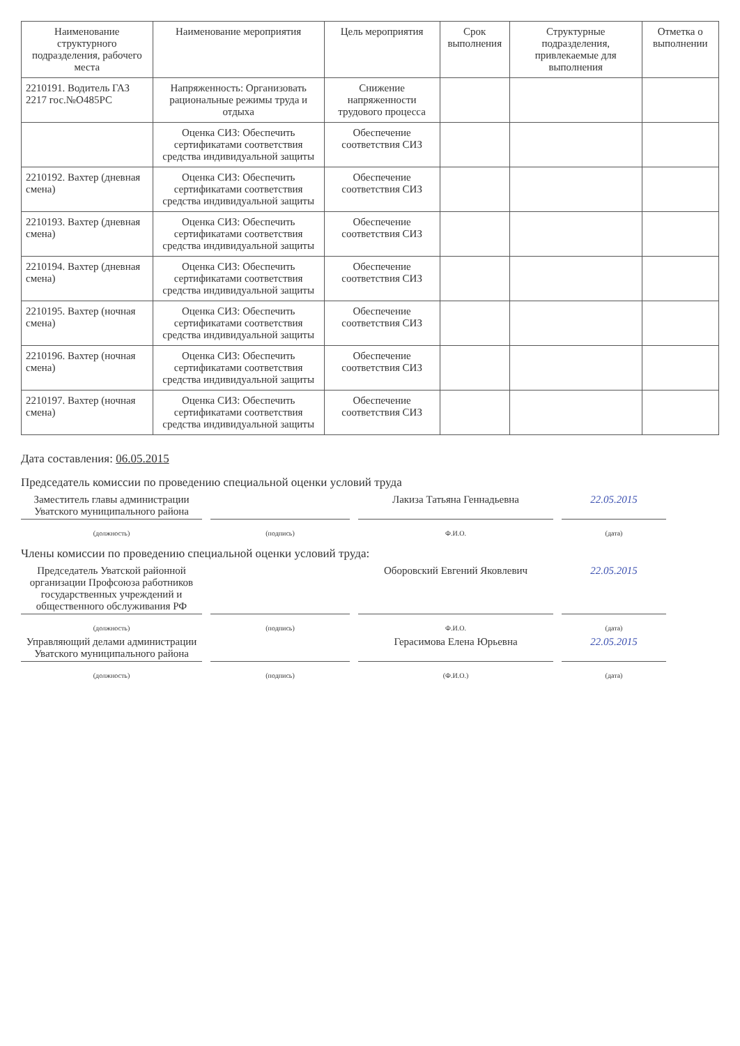| Наименование структурного подразделения, рабочего места | Наименование мероприятия | Цель мероприятия | Срок выполнения | Структурные подразделения, привлекаемые для выполнения | Отметка о выполнении |
| --- | --- | --- | --- | --- | --- |
| 2210191. Водитель ГАЗ 2217 гос.№О485РС | Напряженность: Организовать рациональные режимы труда и отдыха | Снижение напряженности трудового процесса | | | |
| | Оценка СИЗ: Обеспечить сертификатами соответствия средства индивидуальной защиты | Обеспечение соответствия СИЗ | | | |
| 2210192. Вахтер (дневная смена) | Оценка СИЗ: Обеспечить сертификатами соответствия средства индивидуальной защиты | Обеспечение соответствия СИЗ | | | |
| 2210193. Вахтер (дневная смена) | Оценка СИЗ: Обеспечить сертификатами соответствия средства индивидуальной защиты | Обеспечение соответствия СИЗ | | | |
| 2210194. Вахтер (дневная смена) | Оценка СИЗ: Обеспечить сертификатами соответствия средства индивидуальной защиты | Обеспечение соответствия СИЗ | | | |
| 2210195. Вахтер (ночная смена) | Оценка СИЗ: Обеспечить сертификатами соответствия средства индивидуальной защиты | Обеспечение соответствия СИЗ | | | |
| 2210196. Вахтер (ночная смена) | Оценка СИЗ: Обеспечить сертификатами соответствия средства индивидуальной защиты | Обеспечение соответствия СИЗ | | | |
| 2210197. Вахтер (ночная смена) | Оценка СИЗ: Обеспечить сертификатами соответствия средства индивидуальной защиты | Обеспечение соответствия СИЗ | | | |
Дата составления: 06.05.2015
Председатель комиссии по проведению специальной оценки условий труда
Заместитель главы администрации Уватского муниципального района
Лакиза Татьяна Геннадьевна 22.05.2015
(должность) (подпись) Ф.И.О. (дата)
Члены комиссии по проведению специальной оценки условий труда:
Председатель Уватской районной организации Профсоюза работников государственных учреждений и общественного обслуживания РФ
Оборовский Евгений Яковлевич 22.05.2015
(должность) (подпись) Ф.И.О. (дата)
Управляющий делами администрации Уватского муниципального района
Герасимова Елена Юрьевна 22.05.2015
(должность) (подпись) (Ф.И.О.) (дата)